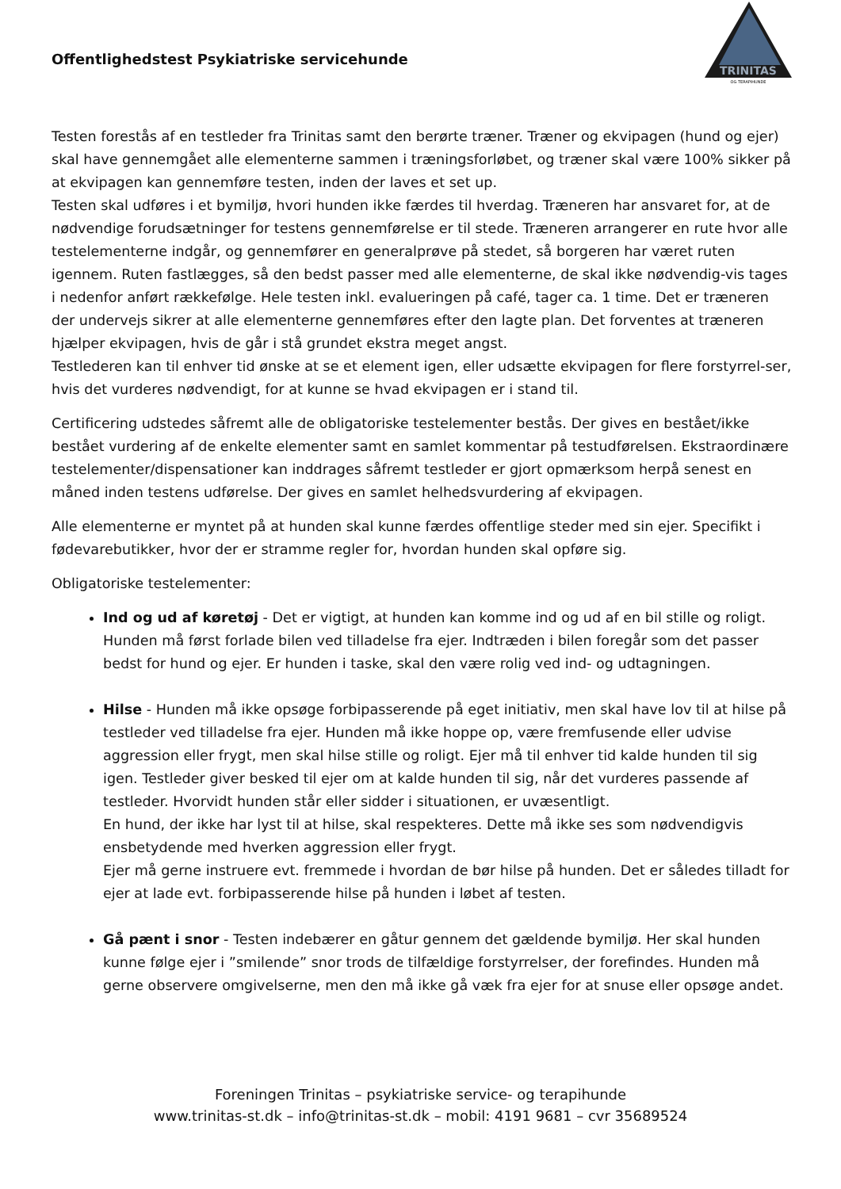Offentlighedstest Psykiatriske servicehunde
TRINITAS
OG TERAPIHUNDE
Testen forestås af en testleder fra Trinitas samt den berørte træner. Træner og ekvipagen (hund og ejer) skal have gennemgået alle elementerne sammen i træningsforløbet, og træner skal være 100% sikker på at ekvipagen kan gennemføre testen, inden der laves et set up.
Testen skal udføres i et bymiljø, hvori hunden ikke færdes til hverdag. Træneren har ansvaret for, at de nødvendige forudsætninger for testens gennemførelse er til stede. Træneren arrangerer en rute hvor alle testelementerne indgår, og gennemfører en generalprøve på stedet, så borgeren har været ruten igennem. Ruten fastlægges, så den bedst passer med alle elementerne, de skal ikke nødvendig-vis tages i nedenfor anført rækkefølge. Hele testen inkl. evalueringen på café, tager ca. 1 time. Det er træneren der undervejs sikrer at alle elementerne gennemføres efter den lagte plan. Det forventes at træneren hjælper ekvipagen, hvis de går i stå grundet ekstra meget angst.
Testlederen kan til enhver tid ønske at se et element igen, eller udsætte ekvipagen for flere forstyrrel-ser, hvis det vurderes nødvendigt, for at kunne se hvad ekvipagen er i stand til.
Certificering udstedes såfremt alle de obligatoriske testelementer bestås. Der gives en bestået/ikke bestået vurdering af de enkelte elementer samt en samlet kommentar på testudførelsen. Ekstraordinære testelementer/dispensationer kan inddrages såfremt testleder er gjort opmærksom herpå senest en måned inden testens udførelse. Der gives en samlet helhedsvurdering af ekvipagen.
Alle elementerne er myntet på at hunden skal kunne færdes offentlige steder med sin ejer. Specifikt i fødevarebutikker, hvor der er stramme regler for, hvordan hunden skal opføre sig.
Obligatoriske testelementer:
Ind og ud af køretøj - Det er vigtigt, at hunden kan komme ind og ud af en bil stille og roligt. Hunden må først forlade bilen ved tilladelse fra ejer. Indtræden i bilen foregår som det passer bedst for hund og ejer. Er hunden i taske, skal den være rolig ved ind- og udtagningen.
Hilse - Hunden må ikke opsøge forbipasserende på eget initiativ, men skal have lov til at hilse på testleder ved tilladelse fra ejer. Hunden må ikke hoppe op, være fremfusende eller udvise aggression eller frygt, men skal hilse stille og roligt. Ejer må til enhver tid kalde hunden til sig igen. Testleder giver besked til ejer om at kalde hunden til sig, når det vurderes passende af testleder. Hvorvidt hunden står eller sidder i situationen, er uvæsentligt.
En hund, der ikke har lyst til at hilse, skal respekteres. Dette må ikke ses som nødvendigvis ensbetydende med hverken aggression eller frygt.
Ejer må gerne instruere evt. fremmede i hvordan de bør hilse på hunden. Det er således tilladt for ejer at lade evt. forbipasserende hilse på hunden i løbet af testen.
Gå pænt i snor - Testen indebærer en gåtur gennem det gældende bymiljø. Her skal hunden kunne følge ejer i ”smilende” snor trods de tilfældige forstyrrelser, der forefindes. Hunden må gerne observere omgivelserne, men den må ikke gå væk fra ejer for at snuse eller opsøge andet.
Foreningen Trinitas – psykiatriske service- og terapihunde
www.trinitas-st.dk – info@trinitas-st.dk – mobil: 4191 9681 – cvr 35689524